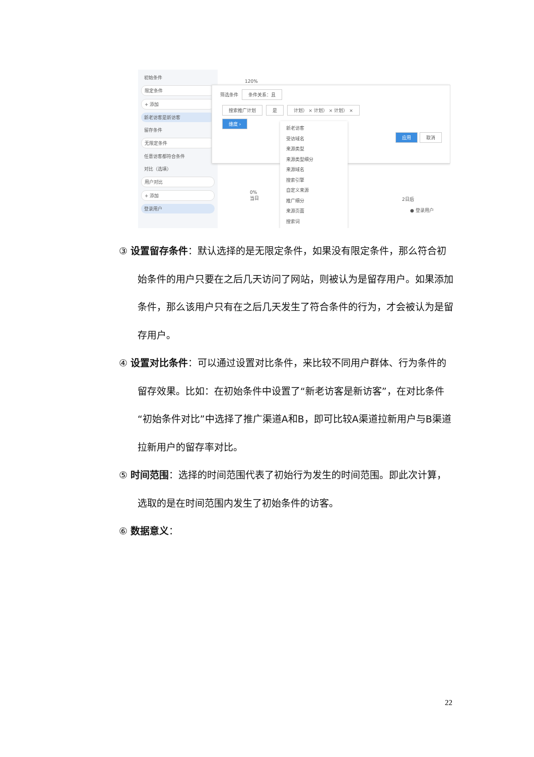初始条件
限定条件
+ 添加
新老访客是新访客
留存条件
无限定条件
任意访客都符合条件
对比（选填）
用户对比
+ 添加
登录用户
120%
筛选条件 条件关系：且
搜索推广计划 是 计划） × 计划） × 计划） ×
维度 ›
应用 取消
新老访客
受访域名
来源类型
来源类型细分
来源域名
搜索引擎
自定义来源
推广细分
来源页面
搜索词
0%
当日
2日后
● 登录用户
③ 设置留存条件：默认选择的是无限定条件，如果没有限定条件，那么符合初始条件的用户只要在之后几天访问了网站，则被认为是留存用户。如果添加条件，那么该用户只有在之后几天发生了符合条件的行为，才会被认为是留存用户。
④ 设置对比条件：可以通过设置对比条件，来比较不同用户群体、行为条件的留存效果。比如：在初始条件中设置了“新老访客是新访客”，在对比条件“初始条件对比”中选择了推广渠道A和B，即可比较A渠道拉新用户与B渠道拉新用户的留存率对比。
⑤ 时间范围：选择的时间范围代表了初始行为发生的时间范围。即此次计算，选取的是在时间范围内发生了初始条件的访客。
⑥ 数据意义：
22